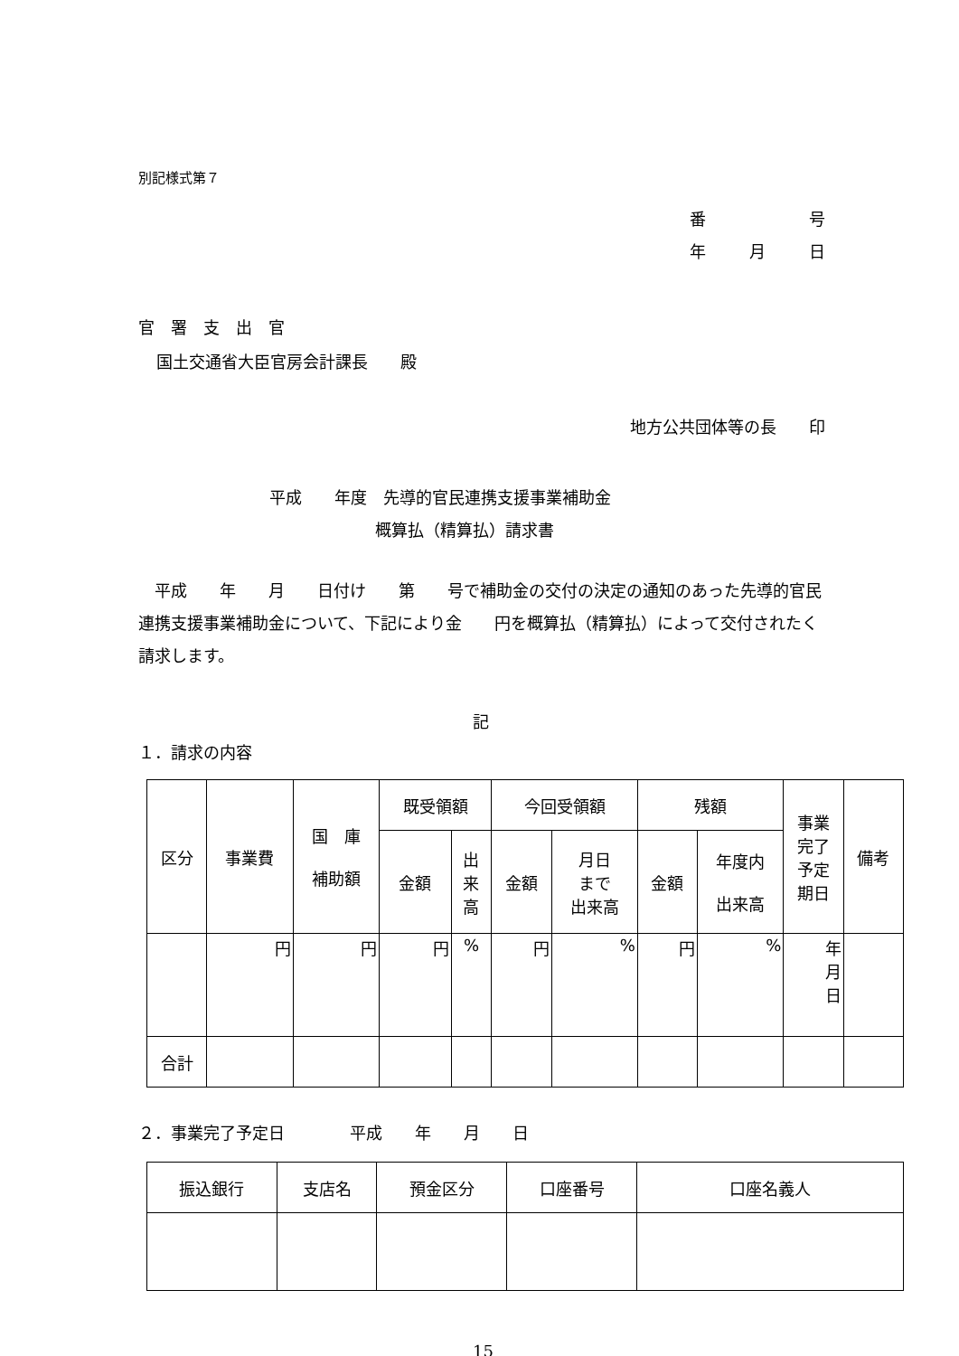別記様式第７
番 号
年 月 日
官　署　支　出　官
国土交通省大臣官房会計課長　　殿
地方公共団体等の長　　印
平成　　年度　先導的官民連携支援事業補助金
概算払（精算払）請求書
　平成　　年　　月　　日付け　　第　　号で補助金の交付の決定の通知のあった先導的官民連携支援事業補助金について、下記により金　　円を概算払（精算払）によって交付されたく請求します。
記
１．請求の内容
| 区分 | 事業費 | 国 庫 補助額 | 既受領額 | | 今回受領額 | | 残額 | | 事業 完了 予定 期日 | 備考 |
| --- | --- | --- | --- | --- | --- | --- | --- | --- | --- | --- |
| | | | 金額 | 出 来 高 | 金額 | 月日 まで 出来高 | 金額 | 年度内 出来高 | | |
| | 円 | 円 | 円 | % | 円 | % | 円 | % | 年 月 日 | |
| 合計 | | | | | | | | | | |
２．事業完了予定日　　　　平成　　年　　月　　日
| 振込銀行 | 支店名 | 預金区分 | 口座番号 | 口座名義人 |
| --- | --- | --- | --- | --- |
15